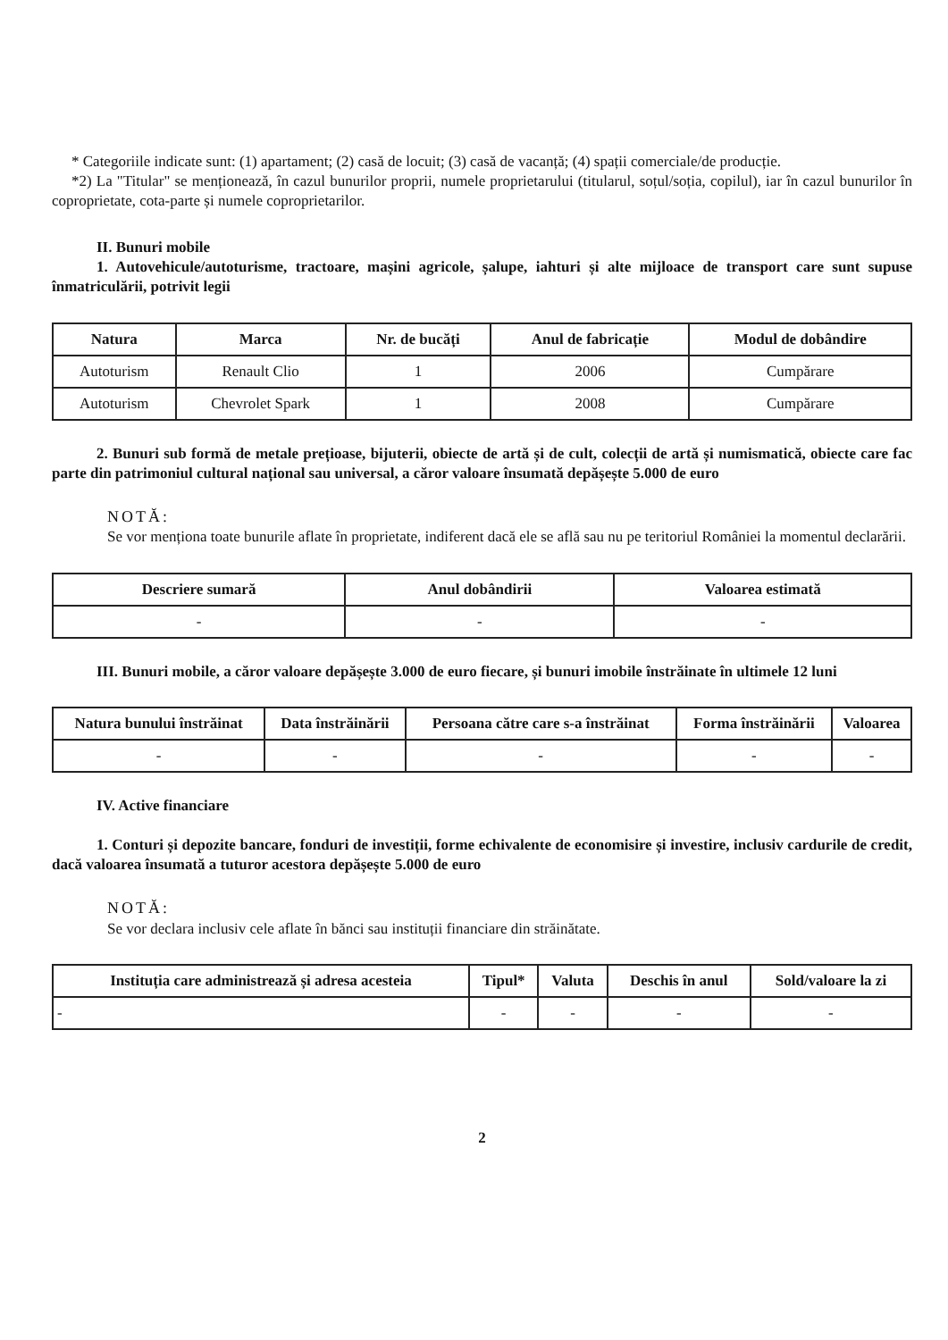* Categoriile indicate sunt: (1) apartament; (2) casă de locuit; (3) casă de vacanță; (4) spații comerciale/de producție.
*2) La "Titular" se menționează, în cazul bunurilor proprii, numele proprietarului (titularul, soțul/soția, copilul), iar în cazul bunurilor în coproprietate, cota-parte și numele coproprietarilor.
II. Bunuri mobile
1. Autovehicule/autoturisme, tractoare, mașini agricole, șalupe, iahturi și alte mijloace de transport care sunt supuse înmatriculării, potrivit legii
| Natura | Marca | Nr. de bucăți | Anul de fabricație | Modul de dobândire |
| --- | --- | --- | --- | --- |
| Autoturism | Renault Clio | 1 | 2006 | Cumpărare |
| Autoturism | Chevrolet Spark | 1 | 2008 | Cumpărare |
2. Bunuri sub formă de metale prețioase, bijuterii, obiecte de artă și de cult, colecții de artă și numismatică, obiecte care fac parte din patrimoniul cultural național sau universal, a căror valoare însumată depășește 5.000 de euro
NOTĂ:
Se vor menționa toate bunurile aflate în proprietate, indiferent dacă ele se află sau nu pe teritoriul României la momentul declarării.
| Descriere sumară | Anul dobândirii | Valoarea estimată |
| --- | --- | --- |
| - | - | - |
III. Bunuri mobile, a căror valoare depășește 3.000 de euro fiecare, și bunuri imobile înstrăinate în ultimele 12 luni
| Natura bunului înstrăinat | Data înstrăinării | Persoana către care s-a înstrăinat | Forma înstrăinării | Valoarea |
| --- | --- | --- | --- | --- |
| - | - | - | - | - |
IV. Active financiare
1. Conturi și depozite bancare, fonduri de investiții, forme echivalente de economisire și investire, inclusiv cardurile de credit, dacă valoarea însumată a tuturor acestora depășește 5.000 de euro
NOTĂ:
Se vor declara inclusiv cele aflate în bănci sau instituții financiare din străinătate.
| Instituția care administrează și adresa acesteia | Tipul* | Valuta | Deschis în anul | Sold/valoare la zi |
| --- | --- | --- | --- | --- |
| - | - | - | - | - |
2